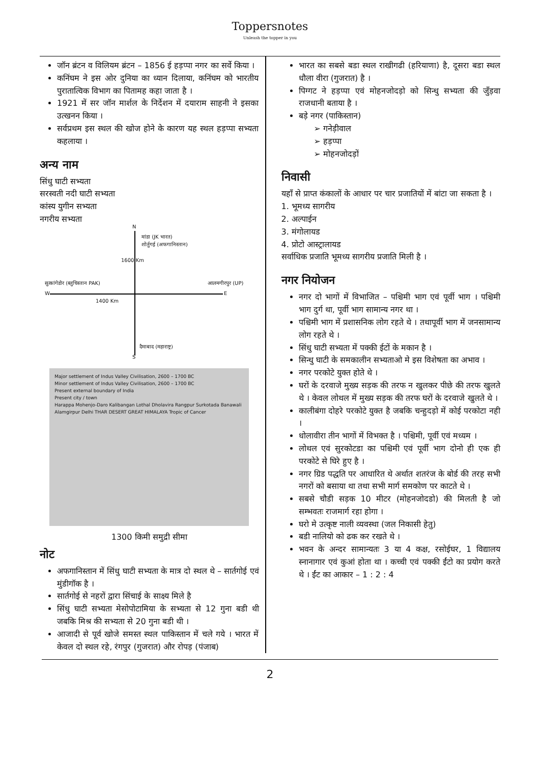Toppersnotes
Unleash the topper in you
जॉन ब्रंटन व विलियम ब्रंटन – 1856 ई हड़प्पा नगर का सर्वे किया ।
कनिंघम ने इस ओर दुनिया का ध्यान दिलाया, कनिंघम को भारतीय पुरातात्विक विभाग का पितामह कहा जाता है ।
1921 में सर जॉन मार्शल के निर्देशन में दयाराम साहनी ने इसका उत्खनन किया ।
सर्वप्रथम इस स्थल की खोज होने के कारण यह स्थल हड़प्पा सभ्यता कहलाया ।
अन्य नाम
सिंधु घाटी सभ्यता
सरस्वती नदी घाटी सभ्यता
कांस्य युगीन सभ्यता
नगरीय सभ्यता
N
मांडा (JK भारत)
शोर्तुगई (अफगानिस्तान)
1600 Km
सुत्कांगेडोर (ब्लुचिस्तान PAK) आलमगीरपुर (UP)
W E
1400 Km
दैमाबाद (महाराष्ट्र)
S
Major settlement of Indus Valley Civilisation, 2600 – 1700 BC
Minor settlement of Indus Valley Civilisation, 2600 – 1700 BC
Present external boundary of India
Present city / town
Harappa Mohenjo-Daro Kalibangan Lothal Dholavira Rangpur Surkotada Banawali Alamgirpur Delhi THAR DESERT GREAT HIMALAYA Tropic of Cancer
1300 किमी समुद्री सीमा
नोट
अफगानिस्तान में सिंधु घाटी सभ्यता के मात्र दो स्थल थे – सार्तगोई एवं मुंडीगॉक है ।
सार्तगोई से नहरों द्वारा सिंचाई के साक्ष्य मिले है
सिंधु घाटी सभ्यता मेसोपोटामिया के सभ्यता से 12 गुना बडी थी जबकि मिश्र की सभ्यता से 20 गुना बडी थी ।
आजादी से पूर्व खोजे समस्त स्थल पाकिस्तान में चले गये । भारत में केवल दो स्थल रहे, रंगपुर (गुजरात) और रोपड़ (पंजाब)
भारत का सबसे बडा स्थल राखीगढी (हरियाणा) है, दूसरा बडा स्थल धौला वीरा (गुजरात) है ।
पिग्गट ने हड़प्पा एवं मोहनजोदड़ो को सिन्धु सभ्यता की जुँड़वा राजधानी बताया है ।
बड़े नगर (पाकिस्तान)
➢ गनेड़ीवाल
➢ हड़प्पा
➢ मोहनजोदड़ों
निवासी
यहाँ से प्राप्त कंकालों के आधार पर चार प्रजातियों में बांटा जा सकता है ।
1. भूमध्य सागरीय
2. अल्पाईन
3. मंगोलायड
4. प्रोटो आस्ट्रालायड
सर्वाधिक प्रजाति भूमध्य सागरीय प्रजाति मिली है ।
नगर नियोजन
नगर दो भागों में विभाजित – पश्चिमी भाग एवं पूर्वी भाग । पश्चिमी भाग दुर्ग था, पूर्वी भाग सामान्य नगर था ।
पश्चिमी भाग में प्रशासनिक लोग रहते थे । तथापूर्वी भाग में जनसामान्य लोग रहते थे ।
सिंधु घाटी सभ्यता में पक्की ईटों के मकान है ।
सिन्धु घाटी के समकालीन सभ्यताओ मे इस विशेषता का अभाव ।
नगर परकोटे युक्त होते थे ।
घरों के दरवाजे मुख्य सड़क की तरफ न खुलकर पीछे की तरफ खुलते थे । केवल लोथल में मुख्य सड़क की तरफ घरों के दरवाजे खुलते थे ।
कालीबंगा दोहरे परकोटे युक्त है जबकि चन्हुदड़ो में कोई परकोटा नही ।
धोलावीरा तीन भागों में विभक्त है । पश्चिमी, पूर्वी एवं मध्यम ।
लोथल एवं सुरकोटडा का पश्चिमी एवं पूर्वी भाग दोनो ही एक ही परकोटे से घिरे हुए है ।
नगर ग्रिड पद्धति पर आधारित थे अर्थात शतरंज के बोर्ड की तरह सभी नगरों को बसाया था तथा सभी मार्ग समकोण पर काटते थे ।
सबसे चौडी सड़क 10 मीटर (मोहनजोदडो) की मिलती है जो सम्भवतः राजमार्ग रहा होगा ।
घरो मे उत्कृष्ट नाली व्यवस्था (जल निकासी हेतु)
बडी नालियो को ढक कर रखते थे ।
भवन के अन्दर सामान्यतः 3 या 4 कक्ष, रसोईघर, 1 विद्यालय स्नानागार एवं कुआं होता था । कच्ची एवं पक्की ईंटो का प्रयोग करते थे । ईंट का आकार – 1 : 2 : 4
2